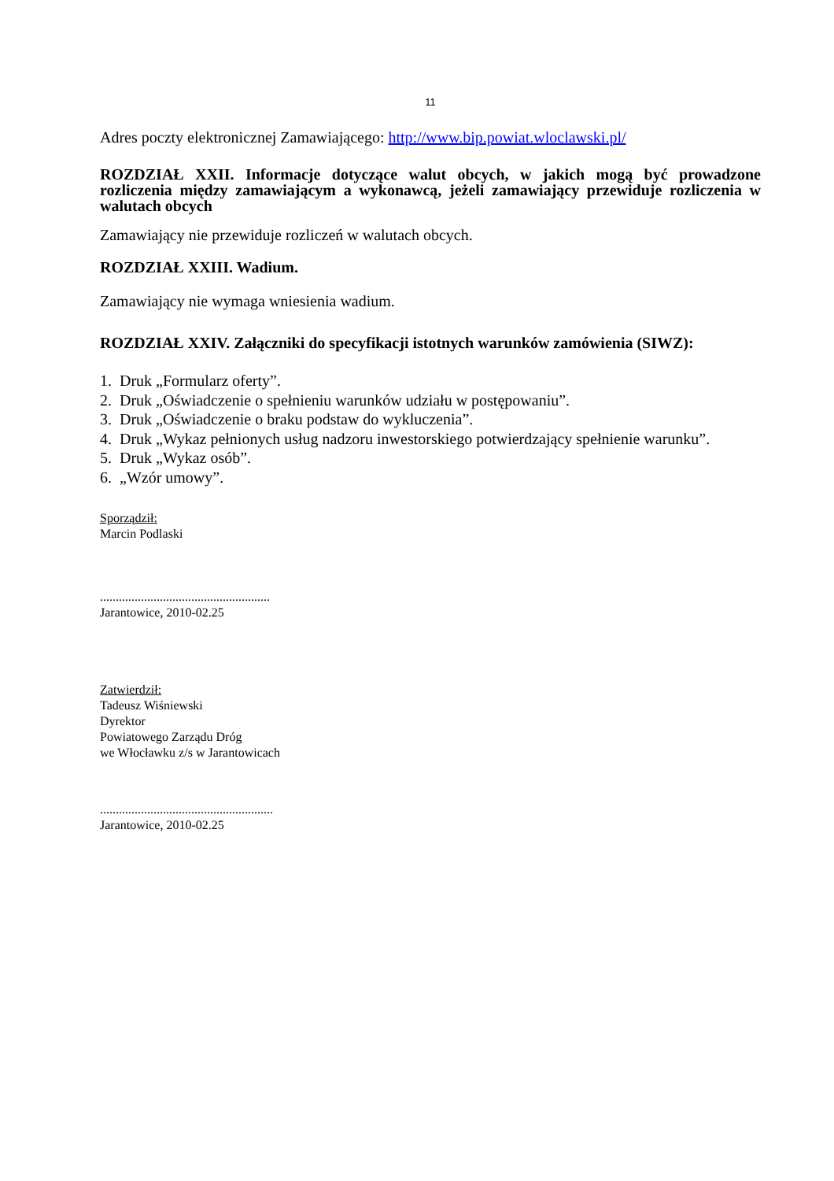11
Adres poczty elektronicznej Zamawiającego: http://www.bip.powiat.wloclawski.pl/
ROZDZIAŁ XXII. Informacje dotyczące walut obcych, w jakich mogą być prowadzone rozliczenia między zamawiającym a wykonawcą, jeżeli zamawiający przewiduje rozliczenia w walutach obcych
Zamawiający nie przewiduje rozliczeń w walutach obcych.
ROZDZIAŁ XXIII. Wadium.
Zamawiający nie wymaga wniesienia wadium.
ROZDZIAŁ XXIV. Załączniki do specyfikacji istotnych warunków zamówienia (SIWZ):
1. Druk „Formularz oferty”.
2. Druk „Oświadczenie o spełnieniu warunków udziału w postępowaniu”.
3. Druk „Oświadczenie o braku podstaw do wykluczenia”.
4. Druk „Wykaz pełnionych usług nadzoru inwestorskiego potwierdzający spełnienie warunku”.
5. Druk „Wykaz osób”.
6. „Wzór umowy”.
Sporządził:
Marcin Podlaski
......................................................
Jarantowice, 2010-02.25
Zatwierdził:
Tadeusz Wiśniewski
Dyrektor
Powiatowego Zarządu Dróg
we Włocławku z/s w Jarantowicach
.......................................................
Jarantowice, 2010-02.25